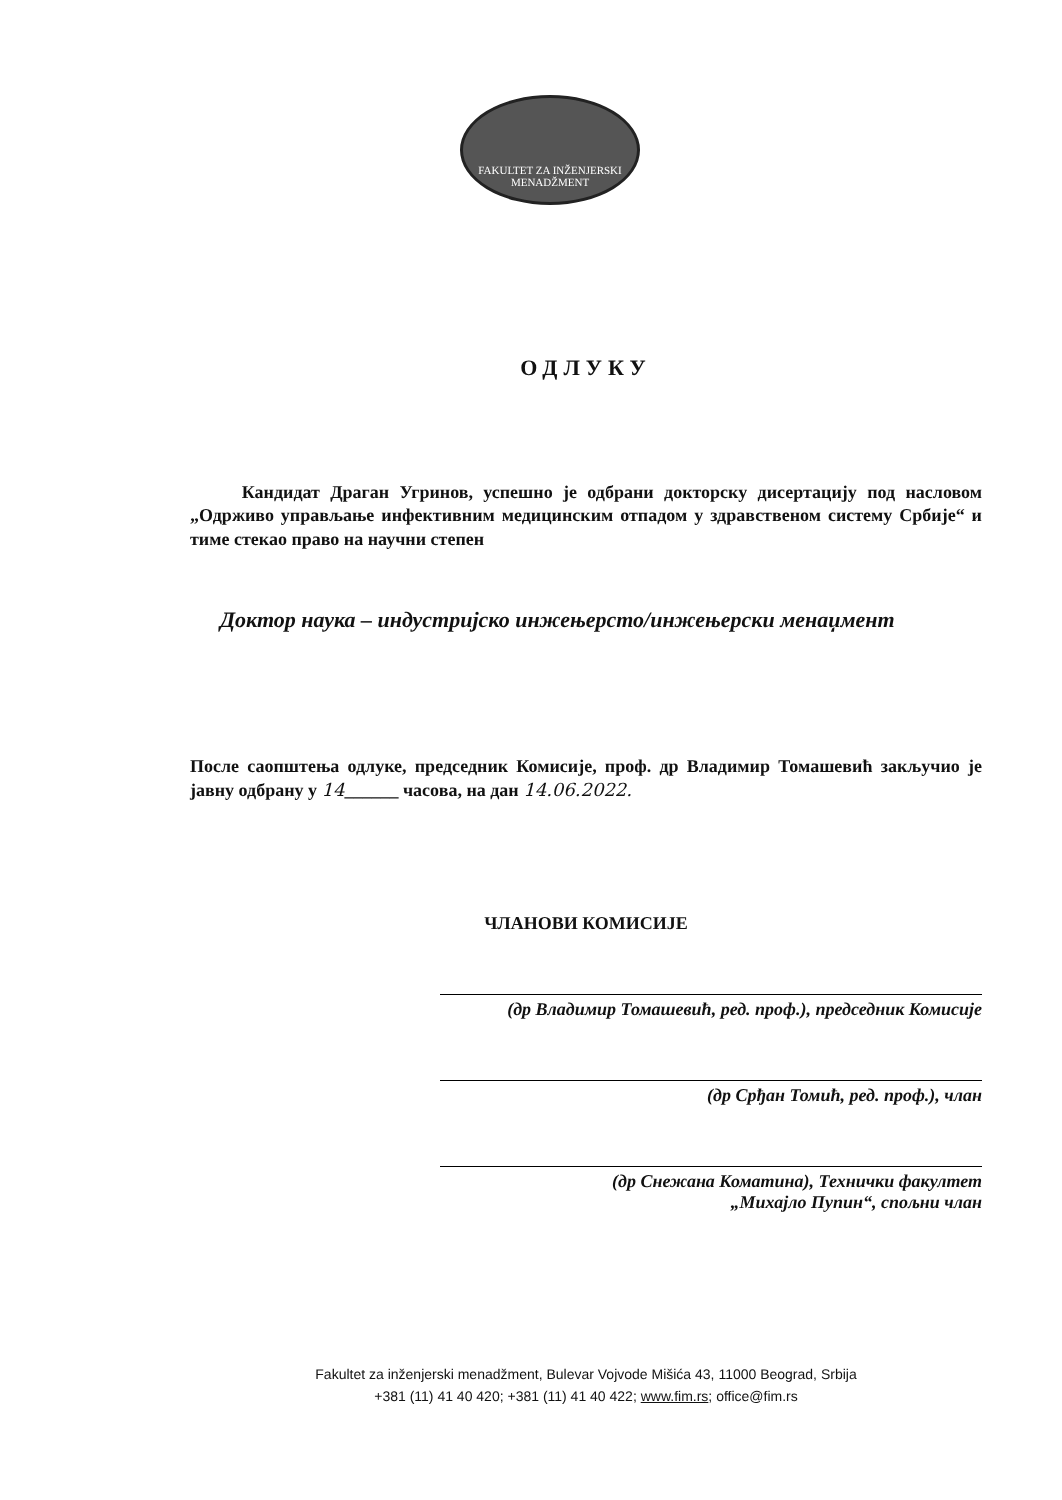FAKULTET ZA INŽENJERSKI MENADŽMENT
ОДЛУКУ
Кандидат Драган Угринов, успешно је одбрани докторску дисертацију под насловом „Одрживо управљање инфективним медицинским отпадом у здравственом систему Србије“ и тиме стекао право на научни степен
Доктор наука – индустријско инжењерсто/инжењерски менаџмент
После саопштења одлуке, председник Комисије, проф. др Владимир Томашевић закључио је јавну одбрану у 14______ часова, на дан 14.06.2022.
ЧЛАНОВИ КОМИСИЈЕ
(др Владимир Томашевић, ред. проф.), председник Комисије
(др Срђан Томић, ред. проф.), члан
(др Снежана Коматина), Технички факултет
„Михајло Пупин“, спољни члан
Fakultet za inženjerski menadžment, Bulevar Vojvode Mišića 43, 11000 Beograd, Srbija
+381 (11) 41 40 420; +381 (11) 41 40 422; www.fim.rs; office@fim.rs